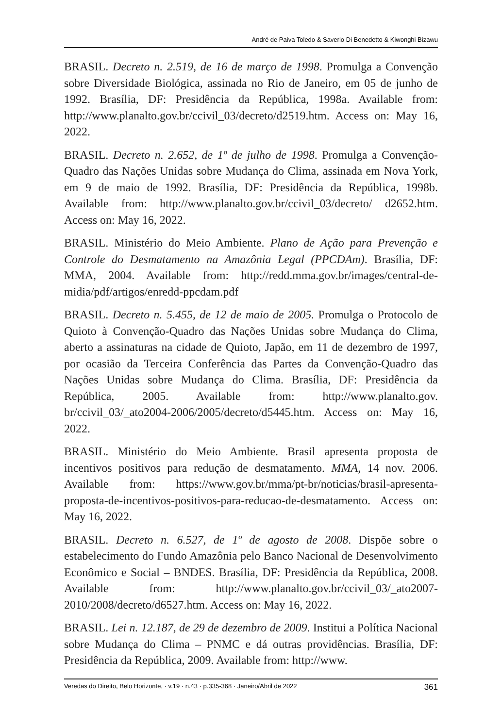André de Paiva Toledo & Saverio Di Benedetto & Kiwonghi Bizawu
BRASIL. Decreto n. 2.519, de 16 de março de 1998. Promulga a Convenção sobre Diversidade Biológica, assinada no Rio de Janeiro, em 05 de junho de 1992. Brasília, DF: Presidência da República, 1998a. Available from: http://www.planalto.gov.br/ccivil_03/decreto/d2519.htm. Access on: May 16, 2022.
BRASIL. Decreto n. 2.652, de 1º de julho de 1998. Promulga a Convenção-Quadro das Nações Unidas sobre Mudança do Clima, assinada em Nova York, em 9 de maio de 1992. Brasília, DF: Presidência da República, 1998b. Available from: http://www.planalto.gov.br/ccivil_03/decreto/ d2652.htm. Access on: May 16, 2022.
BRASIL. Ministério do Meio Ambiente. Plano de Ação para Prevenção e Controle do Desmatamento na Amazônia Legal (PPCDAm). Brasília, DF: MMA, 2004. Available from: http://redd.mma.gov.br/images/central-de-midia/pdf/artigos/enredd-ppcdam.pdf
BRASIL. Decreto n. 5.455, de 12 de maio de 2005. Promulga o Protocolo de Quioto à Convenção-Quadro das Nações Unidas sobre Mudança do Clima, aberto a assinaturas na cidade de Quioto, Japão, em 11 de dezembro de 1997, por ocasião da Terceira Conferência das Partes da Convenção-Quadro das Nações Unidas sobre Mudança do Clima. Brasília, DF: Presidência da República, 2005. Available from: http://www.planalto.gov. br/ccivil_03/_ato2004-2006/2005/decreto/d5445.htm. Access on: May 16, 2022.
BRASIL. Ministério do Meio Ambiente. Brasil apresenta proposta de incentivos positivos para redução de desmatamento. MMA, 14 nov. 2006. Available from: https://www.gov.br/mma/pt-br/noticias/brasil-apresenta-proposta-de-incentivos-positivos-para-reducao-de-desmatamento. Access on: May 16, 2022.
BRASIL. Decreto n. 6.527, de 1º de agosto de 2008. Dispõe sobre o estabelecimento do Fundo Amazônia pelo Banco Nacional de Desenvolvimento Econômico e Social – BNDES. Brasília, DF: Presidência da República, 2008. Available from: http://www.planalto.gov.br/ccivil_03/_ato2007-2010/2008/decreto/d6527.htm. Access on: May 16, 2022.
BRASIL. Lei n. 12.187, de 29 de dezembro de 2009. Institui a Política Nacional sobre Mudança do Clima – PNMC e dá outras providências. Brasília, DF: Presidência da República, 2009. Available from: http://www.
Veredas do Direito, Belo Horizonte, · v.19 · n.43 · p.335-368 · Janeiro/Abril de 2022 361